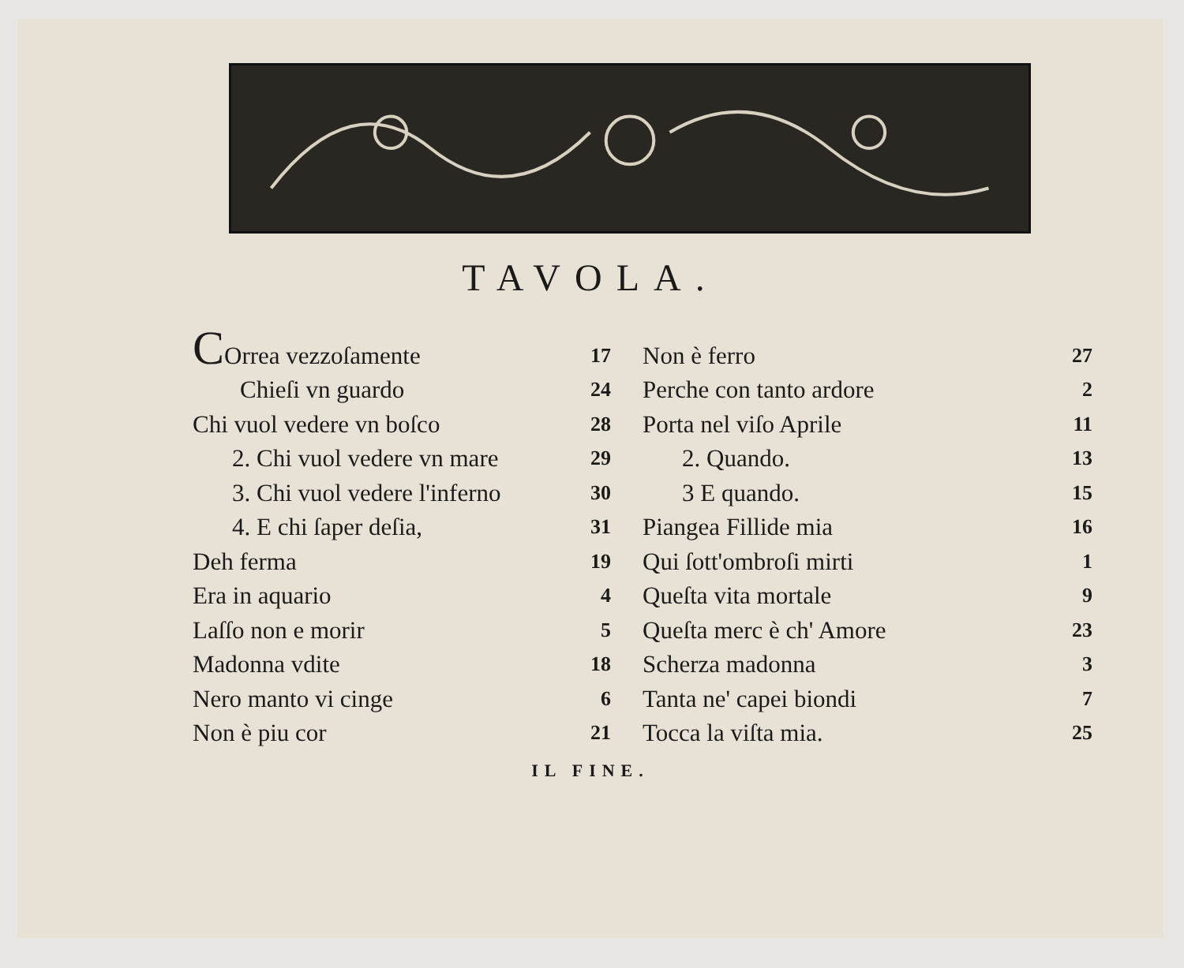TAVOLA.
| C Orrea vezzoſamente | 17 |
| Chieſi vn guardo | 24 |
| Chi vuol vedere vn boſco | 28 |
| 2. Chi vuol vedere vn mare | 29 |
| 3. Chi vuol vedere l'inferno | 30 |
| 4. E chi ſaper deſia, | 31 |
| Deh ferma | 19 |
| Era in aquario | 4 |
| Laſſo non e morir | 5 |
| Madonna vdite | 18 |
| Nero manto vi cinge | 6 |
| Non è piu cor | 21 |
| Non è ferro | 27 |
| Perche con tanto ardore | 2 |
| Porta nel viſo Aprile | 11 |
| 2. Quando. | 13 |
| 3 E quando. | 15 |
| Piangea Fillide mia | 16 |
| Qui ſott'ombroſi mirti | 1 |
| Queſta vita mortale | 9 |
| Queſta merc è ch' Amore | 23 |
| Scherza madonna | 3 |
| Tanta ne' capei biondi | 7 |
| Tocca la viſta mia. | 25 |
IL FINE.